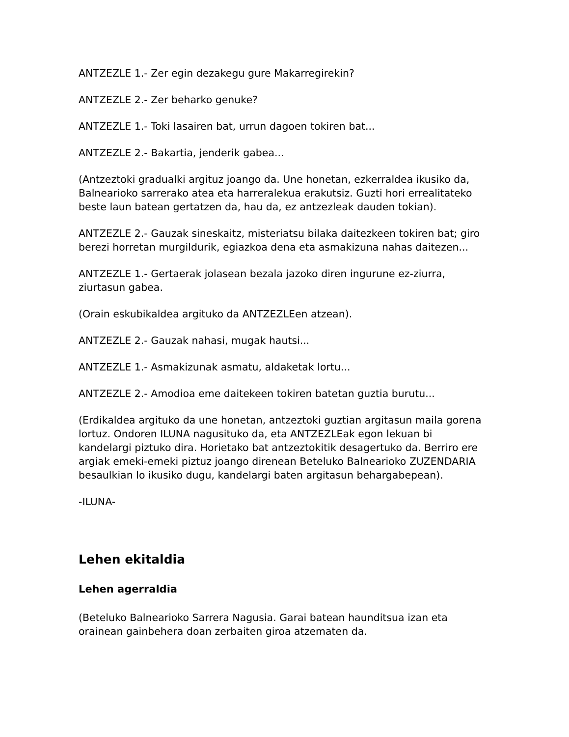ANTZEZLE 1.- Zer egin dezakegu gure Makarregirekin?
ANTZEZLE 2.- Zer beharko genuke?
ANTZEZLE 1.- Toki lasairen bat, urrun dagoen tokiren bat...
ANTZEZLE 2.- Bakartia, jenderik gabea...
(Antzeztoki gradualki argituz joango da. Une honetan, ezkerraldea ikusiko da, Balnearioko sarrerako atea eta harreralekua erakutsiz. Guzti hori errealitateko beste laun batean gertatzen da, hau da, ez antzezleak dauden tokian).
ANTZEZLE 2.- Gauzak sineskaitz, misteriatsu bilaka daitezkeen tokiren bat; giro berezi horretan murgildurik, egiazkoa dena eta asmakizuna nahas daitezen...
ANTZEZLE 1.- Gertaerak jolasean bezala jazoko diren ingurune ez-ziurra, ziurtasun gabea.
(Orain eskubikaldea argituko da ANTZEZLEen atzean).
ANTZEZLE 2.- Gauzak nahasi, mugak hautsi...
ANTZEZLE 1.- Asmakizunak asmatu, aldaketak lortu...
ANTZEZLE 2.- Amodioa eme daitekeen tokiren batetan guztia burutu...
(Erdikaldea argituko da une honetan, antzeztoki guztian argitasun maila gorena lortuz. Ondoren ILUNA nagusituko da, eta ANTZEZLEak egon lekuan bi kandelargi piztuko dira. Horietako bat antzeztokitik desagertuko da. Berriro ere argiak emeki-emeki piztuz joango direnean Beteluko Balnearioko ZUZENDARIA besaulkian lo ikusiko dugu, kandelargi baten argitasun behargabepean).
-ILUNA-
Lehen ekitaldia
Lehen agerraldia
(Beteluko Balnearioko Sarrera Nagusia. Garai batean haunditsua izan eta orainean gainbehera doan zerbaiten giroa atzematen da.